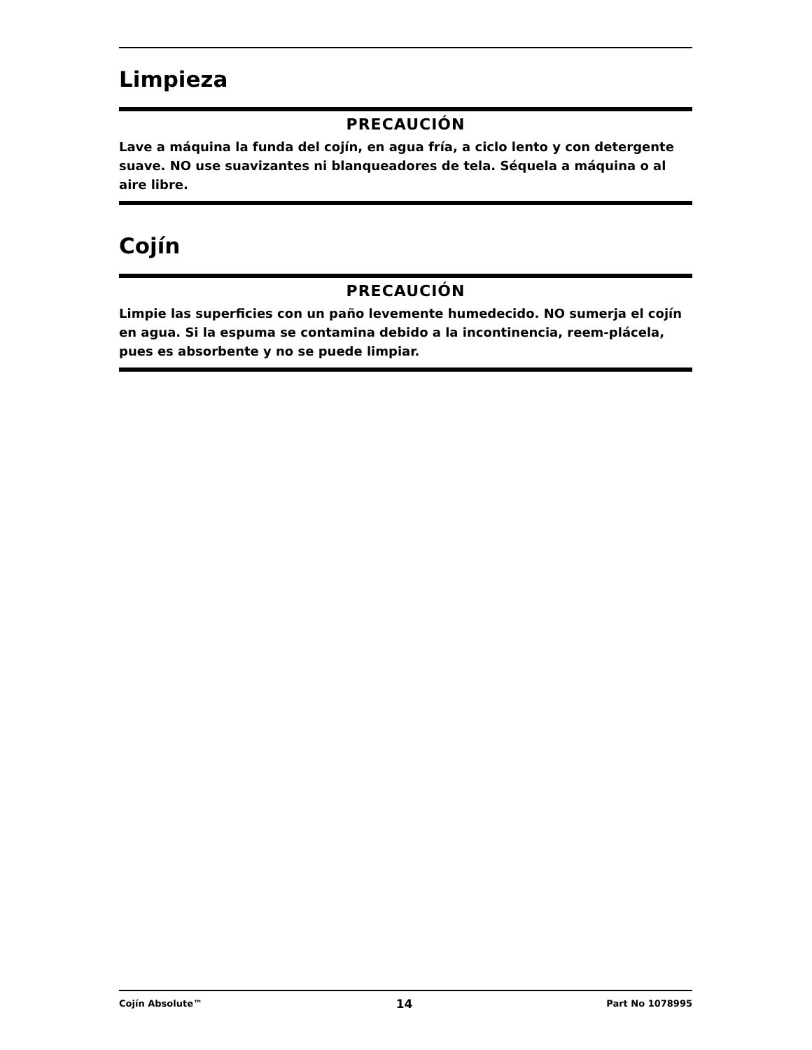Limpieza
PRECAUCIÓN
Lave a máquina la funda del cojín, en agua fría, a ciclo lento y con detergente suave. NO use suavizantes ni blanqueadores de tela. Séquela a máquina o al aire libre.
Cojín
PRECAUCIÓN
Limpie las superficies con un paño levemente humedecido. NO sumerja el cojín en agua. Si la espuma se contamina debido a la incontinencia, reem-plácela, pues es absorbente y no se puede limpiar.
Cojín Absolute™ 14 Part No 1078995